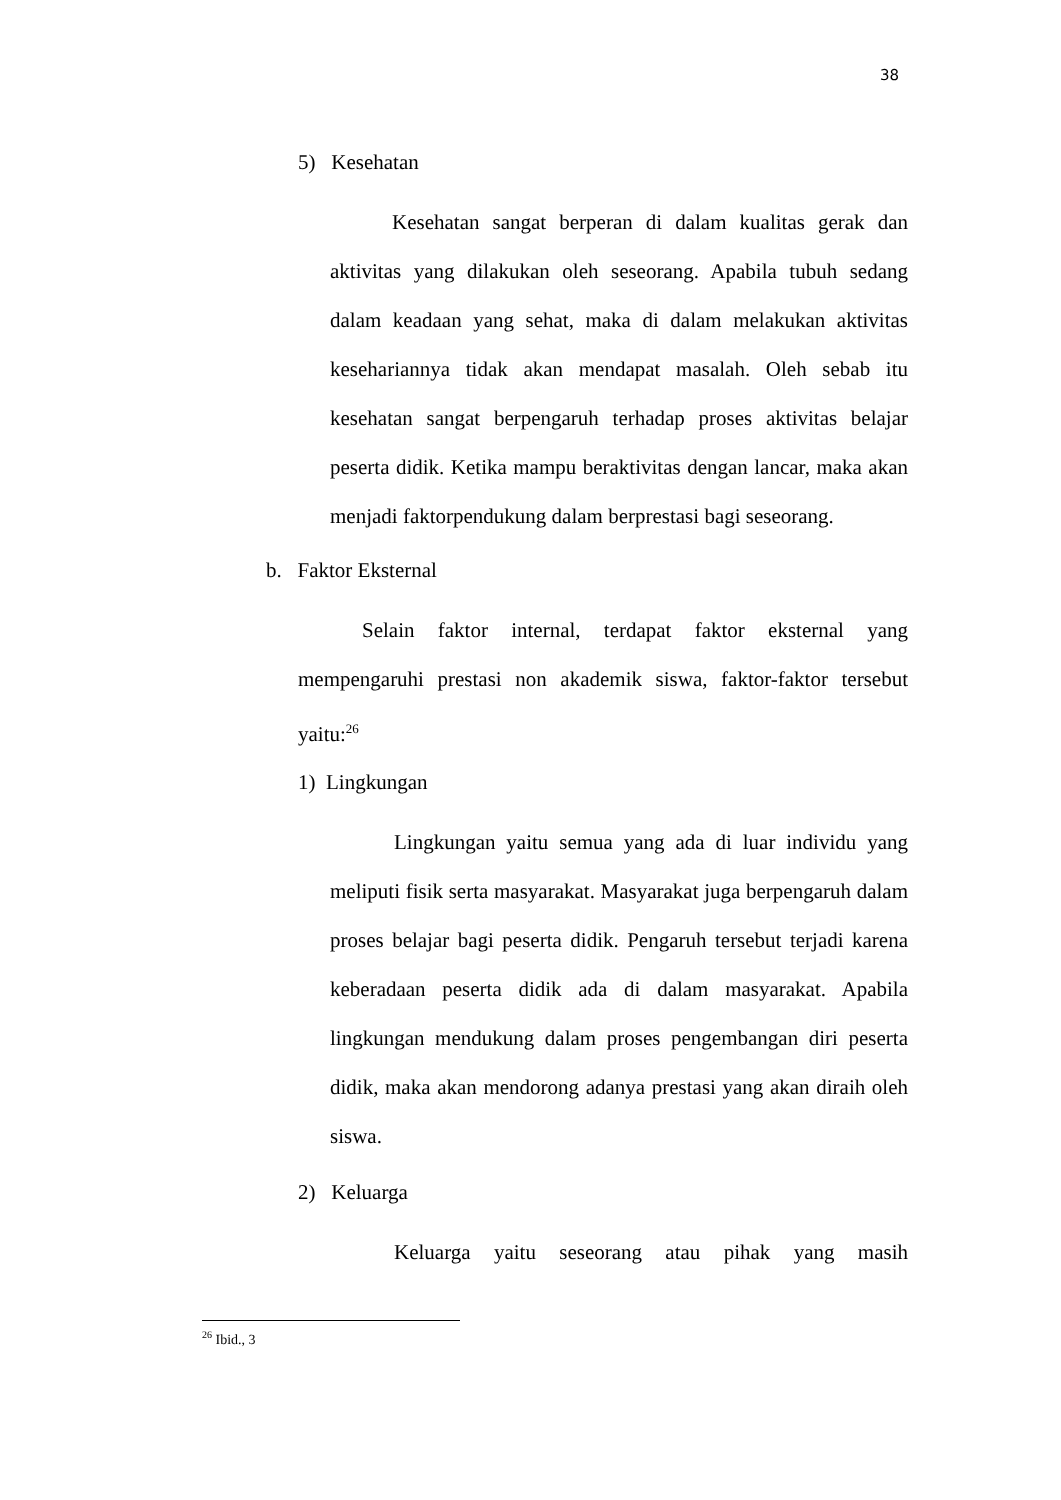38
5) Kesehatan
Kesehatan sangat berperan di dalam kualitas gerak dan aktivitas yang dilakukan oleh seseorang. Apabila tubuh sedang dalam keadaan yang sehat, maka di dalam melakukan aktivitas kesehariannya tidak akan mendapat masalah. Oleh sebab itu kesehatan sangat berpengaruh terhadap proses aktivitas belajar peserta didik. Ketika mampu beraktivitas dengan lancar, maka akan menjadi faktorpendukung dalam berprestasi bagi seseorang.
b. Faktor Eksternal
Selain faktor internal, terdapat faktor eksternal yang mempengaruhi prestasi non akademik siswa, faktor-faktor tersebut yaitu:<sup>26</sup>
1) Lingkungan
Lingkungan yaitu semua yang ada di luar individu yang meliputi fisik serta masyarakat. Masyarakat juga berpengaruh dalam proses belajar bagi peserta didik. Pengaruh tersebut terjadi karena keberadaan peserta didik ada di dalam masyarakat. Apabila lingkungan mendukung dalam proses pengembangan diri peserta didik, maka akan mendorong adanya prestasi yang akan diraih oleh siswa.
2) Keluarga
Keluarga yaitu seseorang atau pihak yang masih
<sup>26</sup> Ibid., 3